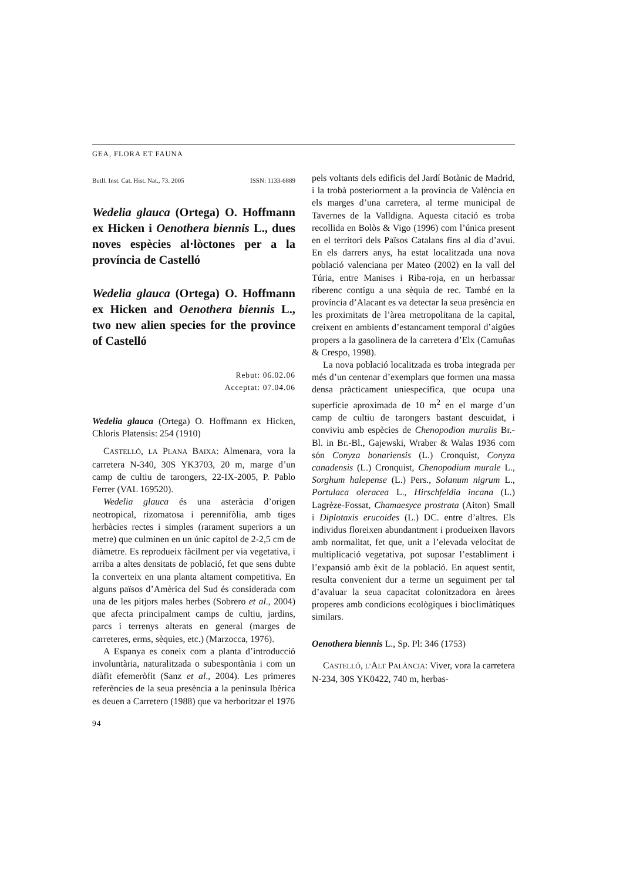GEA, FLORA ET FAUNA
Butll. Inst. Cat. Hist. Nat., 73. 2005 ISSN: 1133-6889
Wedelia glauca (Ortega) O. Hoffmann ex Hicken i Oenothera biennis L., dues noves espècies al·lòctones per a la província de Castelló
Wedelia glauca (Ortega) O. Hoffmann ex Hicken and Oenothera biennis L., two new alien species for the province of Castelló
Rebut: 06.02.06
Acceptat: 07.04.06
Wedelia glauca (Ortega) O. Hoffmann ex Hicken, Chloris Platensis: 254 (1910)
CASTELLÓ, LA PLANA BAIXA: Almenara, vora la carretera N-340, 30S YK3703, 20 m, marge d’un camp de cultiu de tarongers, 22-IX-2005, P. Pablo Ferrer (VAL 169520).
Wedelia glauca és una asteràcia d’origen neotropical, rizomatosa i perennifòlia, amb tiges herbàcies rectes i simples (rarament superiors a un metre) que culminen en un únic capítol de 2-2,5 cm de diàmetre. Es reprodueix fàcilment per via vegetativa, i arriba a altes densitats de població, fet que sens dubte la converteix en una planta altament competitiva. En alguns països d’Amèrica del Sud és considerada com una de les pitjors males herbes (Sobrero et al., 2004) que afecta principalment camps de cultiu, jardins, parcs i terrenys alterats en general (marges de carreteres, erms, sèquies, etc.) (Marzocca, 1976).
A Espanya es coneix com a planta d’introducció involuntària, naturalitzada o subespontània i com un diàfit efemeròfit (Sanz et al., 2004). Les primeres referències de la seua presència a la península Ibèrica es deuen a Carretero (1988) que va herboritzar el 1976
pels voltants dels edificis del Jardí Botànic de Madrid, i la trobà posteriorment a la província de València en els marges d’una carretera, al terme municipal de Tavernes de la Valldigna. Aquesta citació es troba recollida en Bolòs & Vigo (1996) com l’única present en el territori dels Països Catalans fins al dia d’avui. En els darrers anys, ha estat localitzada una nova població valenciana per Mateo (2002) en la vall del Túria, entre Manises i Riba-roja, en un herbassar riberenc contigu a una sèquia de rec. També en la província d’Alacant es va detectar la seua presència en les proximitats de l’àrea metropolitana de la capital, creixent en ambients d’estancament temporal d’aigües propers a la gasolinera de la carretera d’Elx (Camuñas & Crespo, 1998).
La nova població localitzada es troba integrada per més d’un centenar d’exemplars que formen una massa densa pràcticament uniespecífica, que ocupa una superfície aproximada de 10 m<sup>2</sup> en el marge d’un camp de cultiu de tarongers bastant descuidat, i conviviu amb espècies de Chenopodion muralis Br.- Bl. in Br.-Bl., Gajewski, Wraber & Walas 1936 com són Conyza bonariensis (L.) Cronquist, Conyza canadensis (L.) Cronquist, Chenopodium murale L., Sorghum halepense (L.) Pers., Solanum nigrum L., Portulaca oleracea L., Hirschfeldia incana (L.) Lagrèze-Fossat, Chamaesyce prostrata (Aiton) Small i Diplotaxis erucoides (L.) DC. entre d’altres. Els individus floreixen abundantment i produeixen llavors amb normalitat, fet que, unit a l’elevada velocitat de multiplicació vegetativa, pot suposar l’establiment i l’expansió amb èxit de la població. En aquest sentit, resulta convenient dur a terme un seguiment per tal d’avaluar la seua capacitat colonitzadora en àrees properes amb condicions ecològiques i bioclimàtiques similars.
Oenothera biennis L., Sp. Pl: 346 (1753)
CASTELLÓ, L’ALT PALÀNCIA: Viver, vora la carretera N-234, 30S YK0422, 740 m, herbas-
94